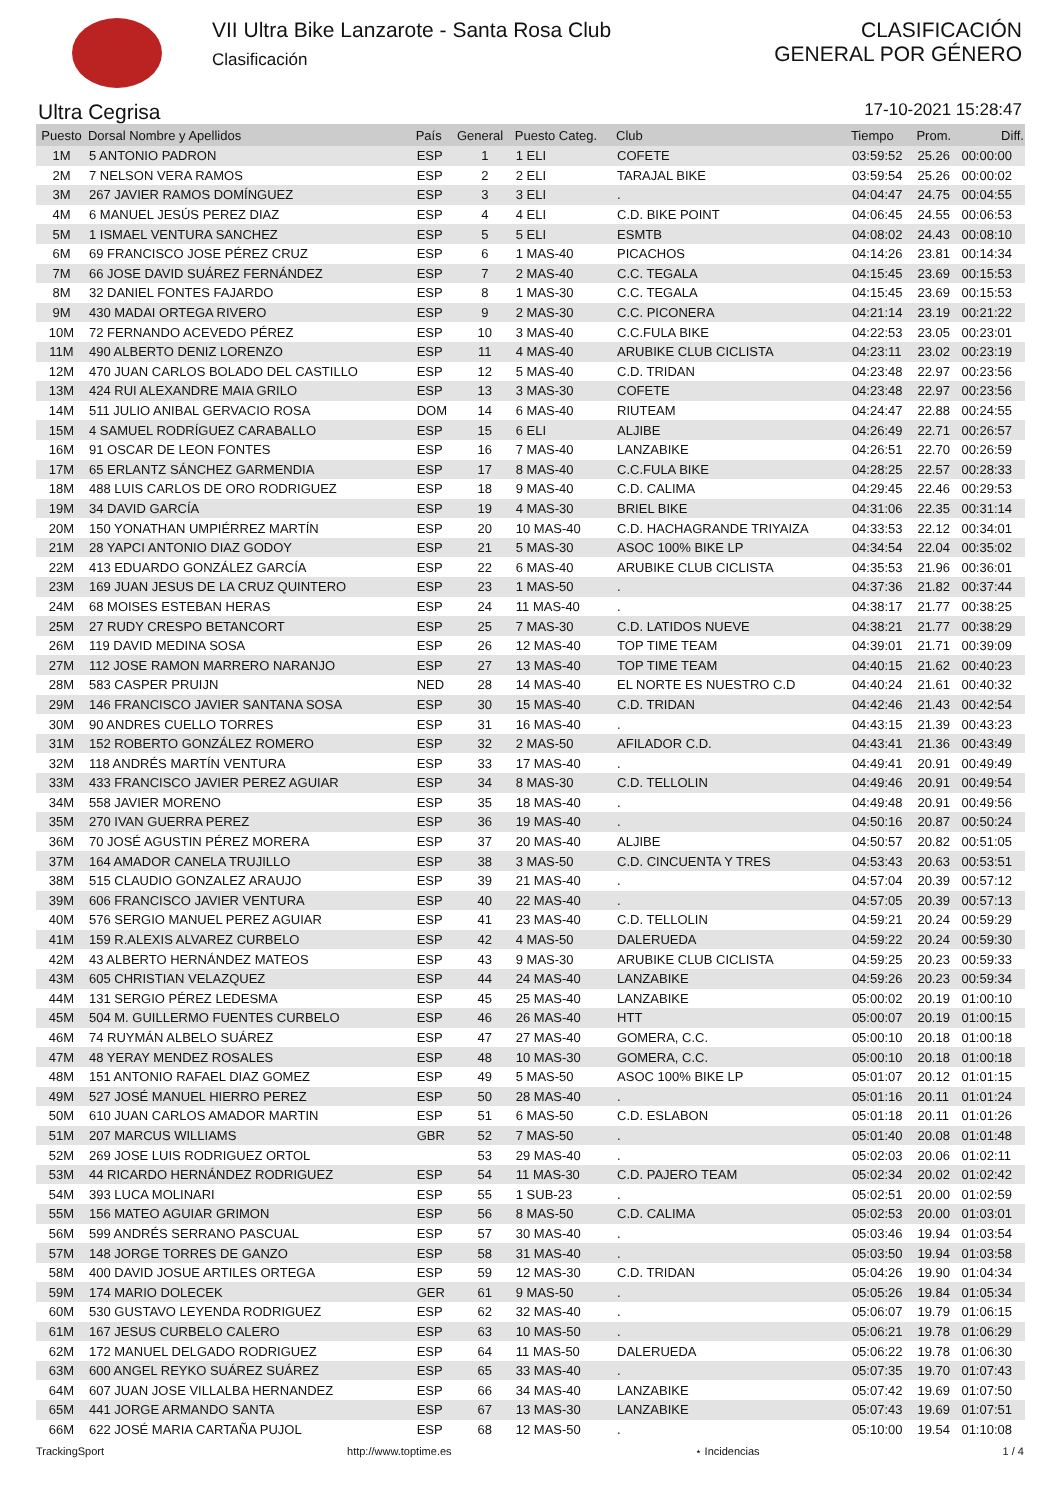VII Ultra Bike Lanzarote - Santa Rosa Club
Clasificación
CLASIFICACIÓN
GENERAL POR GÉNERO
Ultra Cegrisa 17-10-2021 15:28:47
| Puesto | Dorsal Nombre y Apellidos | País | General | Puesto Categ. | Club | Tiempo | Prom. | Diff. |
| --- | --- | --- | --- | --- | --- | --- | --- | --- |
| 1M | 5 ANTONIO PADRON | ESP | 1 | 1 ELI | COFETE | 03:59:52 | 25.26 | 00:00:00 |
| 2M | 7 NELSON VERA RAMOS | ESP | 2 | 2 ELI | TARAJAL BIKE | 03:59:54 | 25.26 | 00:00:02 |
| 3M | 267 JAVIER RAMOS DOMÍNGUEZ | ESP | 3 | 3 ELI | . | 04:04:47 | 24.75 | 00:04:55 |
| 4M | 6 MANUEL JESÚS PEREZ DIAZ | ESP | 4 | 4 ELI | C.D. BIKE POINT | 04:06:45 | 24.55 | 00:06:53 |
| 5M | 1 ISMAEL VENTURA SANCHEZ | ESP | 5 | 5 ELI | ESMTB | 04:08:02 | 24.43 | 00:08:10 |
| 6M | 69 FRANCISCO JOSE PÉREZ CRUZ | ESP | 6 | 1 MAS-40 | PICACHOS | 04:14:26 | 23.81 | 00:14:34 |
| 7M | 66 JOSE DAVID SUÁREZ FERNÁNDEZ | ESP | 7 | 2 MAS-40 | C.C. TEGALA | 04:15:45 | 23.69 | 00:15:53 |
| 8M | 32 DANIEL FONTES FAJARDO | ESP | 8 | 1 MAS-30 | C.C. TEGALA | 04:15:45 | 23.69 | 00:15:53 |
| 9M | 430 MADAI ORTEGA RIVERO | ESP | 9 | 2 MAS-30 | C.C. PICONERA | 04:21:14 | 23.19 | 00:21:22 |
| 10M | 72 FERNANDO ACEVEDO PÉREZ | ESP | 10 | 3 MAS-40 | C.C.FULA BIKE | 04:22:53 | 23.05 | 00:23:01 |
| 11M | 490 ALBERTO DENIZ LORENZO | ESP | 11 | 4 MAS-40 | ARUBIKE CLUB CICLISTA | 04:23:11 | 23.02 | 00:23:19 |
| 12M | 470 JUAN CARLOS BOLADO DEL CASTILLO | ESP | 12 | 5 MAS-40 | C.D. TRIDAN | 04:23:48 | 22.97 | 00:23:56 |
| 13M | 424 RUI ALEXANDRE MAIA GRILO | ESP | 13 | 3 MAS-30 | COFETE | 04:23:48 | 22.97 | 00:23:56 |
| 14M | 511 JULIO ANIBAL GERVACIO ROSA | DOM | 14 | 6 MAS-40 | RIUTEAM | 04:24:47 | 22.88 | 00:24:55 |
| 15M | 4 SAMUEL RODRÍGUEZ CARABALLO | ESP | 15 | 6 ELI | ALJIBE | 04:26:49 | 22.71 | 00:26:57 |
| 16M | 91 OSCAR DE LEON FONTES | ESP | 16 | 7 MAS-40 | LANZABIKE | 04:26:51 | 22.70 | 00:26:59 |
| 17M | 65 ERLANTZ SÁNCHEZ GARMENDIA | ESP | 17 | 8 MAS-40 | C.C.FULA BIKE | 04:28:25 | 22.57 | 00:28:33 |
| 18M | 488 LUIS CARLOS DE ORO RODRIGUEZ | ESP | 18 | 9 MAS-40 | C.D. CALIMA | 04:29:45 | 22.46 | 00:29:53 |
| 19M | 34 DAVID GARCÍA | ESP | 19 | 4 MAS-30 | BRIEL BIKE | 04:31:06 | 22.35 | 00:31:14 |
| 20M | 150 YONATHAN UMPIÉRREZ MARTÍN | ESP | 20 | 10 MAS-40 | C.D. HACHAGRANDE TRIYAIZA | 04:33:53 | 22.12 | 00:34:01 |
| 21M | 28 YAPCI ANTONIO DIAZ GODOY | ESP | 21 | 5 MAS-30 | ASOC 100% BIKE LP | 04:34:54 | 22.04 | 00:35:02 |
| 22M | 413 EDUARDO GONZÁLEZ GARCÍA | ESP | 22 | 6 MAS-40 | ARUBIKE CLUB CICLISTA | 04:35:53 | 21.96 | 00:36:01 |
| 23M | 169 JUAN JESUS DE LA CRUZ QUINTERO | ESP | 23 | 1 MAS-50 | . | 04:37:36 | 21.82 | 00:37:44 |
| 24M | 68 MOISES ESTEBAN HERAS | ESP | 24 | 11 MAS-40 | . | 04:38:17 | 21.77 | 00:38:25 |
| 25M | 27 RUDY CRESPO BETANCORT | ESP | 25 | 7 MAS-30 | C.D. LATIDOS NUEVE | 04:38:21 | 21.77 | 00:38:29 |
| 26M | 119 DAVID MEDINA SOSA | ESP | 26 | 12 MAS-40 | TOP TIME TEAM | 04:39:01 | 21.71 | 00:39:09 |
| 27M | 112 JOSE RAMON MARRERO NARANJO | ESP | 27 | 13 MAS-40 | TOP TIME TEAM | 04:40:15 | 21.62 | 00:40:23 |
| 28M | 583 CASPER PRUIJN | NED | 28 | 14 MAS-40 | EL NORTE ES NUESTRO C.D | 04:40:24 | 21.61 | 00:40:32 |
| 29M | 146 FRANCISCO JAVIER SANTANA SOSA | ESP | 30 | 15 MAS-40 | C.D. TRIDAN | 04:42:46 | 21.43 | 00:42:54 |
| 30M | 90 ANDRES CUELLO TORRES | ESP | 31 | 16 MAS-40 | . | 04:43:15 | 21.39 | 00:43:23 |
| 31M | 152 ROBERTO GONZÁLEZ ROMERO | ESP | 32 | 2 MAS-50 | AFILADOR C.D. | 04:43:41 | 21.36 | 00:43:49 |
| 32M | 118 ANDRÉS MARTÍN VENTURA | ESP | 33 | 17 MAS-40 | . | 04:49:41 | 20.91 | 00:49:49 |
| 33M | 433 FRANCISCO JAVIER PEREZ AGUIAR | ESP | 34 | 8 MAS-30 | C.D. TELLOLIN | 04:49:46 | 20.91 | 00:49:54 |
| 34M | 558 JAVIER MORENO | ESP | 35 | 18 MAS-40 | . | 04:49:48 | 20.91 | 00:49:56 |
| 35M | 270 IVAN GUERRA PEREZ | ESP | 36 | 19 MAS-40 | . | 04:50:16 | 20.87 | 00:50:24 |
| 36M | 70 JOSÉ AGUSTIN PÉREZ MORERA | ESP | 37 | 20 MAS-40 | ALJIBE | 04:50:57 | 20.82 | 00:51:05 |
| 37M | 164 AMADOR CANELA TRUJILLO | ESP | 38 | 3 MAS-50 | C.D. CINCUENTA Y TRES | 04:53:43 | 20.63 | 00:53:51 |
| 38M | 515 CLAUDIO GONZALEZ ARAUJO | ESP | 39 | 21 MAS-40 | . | 04:57:04 | 20.39 | 00:57:12 |
| 39M | 606 FRANCISCO JAVIER VENTURA | ESP | 40 | 22 MAS-40 | . | 04:57:05 | 20.39 | 00:57:13 |
| 40M | 576 SERGIO MANUEL PEREZ AGUIAR | ESP | 41 | 23 MAS-40 | C.D. TELLOLIN | 04:59:21 | 20.24 | 00:59:29 |
| 41M | 159 R.ALEXIS ALVAREZ CURBELO | ESP | 42 | 4 MAS-50 | DALERUEDA | 04:59:22 | 20.24 | 00:59:30 |
| 42M | 43 ALBERTO HERNÁNDEZ MATEOS | ESP | 43 | 9 MAS-30 | ARUBIKE CLUB CICLISTA | 04:59:25 | 20.23 | 00:59:33 |
| 43M | 605 CHRISTIAN VELAZQUEZ | ESP | 44 | 24 MAS-40 | LANZABIKE | 04:59:26 | 20.23 | 00:59:34 |
| 44M | 131 SERGIO PÉREZ LEDESMA | ESP | 45 | 25 MAS-40 | LANZABIKE | 05:00:02 | 20.19 | 01:00:10 |
| 45M | 504 M. GUILLERMO FUENTES CURBELO | ESP | 46 | 26 MAS-40 | HTT | 05:00:07 | 20.19 | 01:00:15 |
| 46M | 74 RUYMÁN ALBELO SUÁREZ | ESP | 47 | 27 MAS-40 | GOMERA, C.C. | 05:00:10 | 20.18 | 01:00:18 |
| 47M | 48 YERAY MENDEZ ROSALES | ESP | 48 | 10 MAS-30 | GOMERA, C.C. | 05:00:10 | 20.18 | 01:00:18 |
| 48M | 151 ANTONIO RAFAEL DIAZ GOMEZ | ESP | 49 | 5 MAS-50 | ASOC 100% BIKE LP | 05:01:07 | 20.12 | 01:01:15 |
| 49M | 527 JOSÉ MANUEL HIERRO PEREZ | ESP | 50 | 28 MAS-40 | . | 05:01:16 | 20.11 | 01:01:24 |
| 50M | 610 JUAN CARLOS AMADOR MARTIN | ESP | 51 | 6 MAS-50 | C.D. ESLABON | 05:01:18 | 20.11 | 01:01:26 |
| 51M | 207 MARCUS WILLIAMS | GBR | 52 | 7 MAS-50 | . | 05:01:40 | 20.08 | 01:01:48 |
| 52M | 269 JOSE LUIS RODRIGUEZ ORTOL | | 53 | 29 MAS-40 | . | 05:02:03 | 20.06 | 01:02:11 |
| 53M | 44 RICARDO HERNÁNDEZ RODRIGUEZ | ESP | 54 | 11 MAS-30 | C.D. PAJERO TEAM | 05:02:34 | 20.02 | 01:02:42 |
| 54M | 393 LUCA MOLINARI | ESP | 55 | 1 SUB-23 | . | 05:02:51 | 20.00 | 01:02:59 |
| 55M | 156 MATEO AGUIAR GRIMON | ESP | 56 | 8 MAS-50 | C.D. CALIMA | 05:02:53 | 20.00 | 01:03:01 |
| 56M | 599 ANDRÉS SERRANO PASCUAL | ESP | 57 | 30 MAS-40 | . | 05:03:46 | 19.94 | 01:03:54 |
| 57M | 148 JORGE TORRES DE GANZO | ESP | 58 | 31 MAS-40 | . | 05:03:50 | 19.94 | 01:03:58 |
| 58M | 400 DAVID JOSUE ARTILES ORTEGA | ESP | 59 | 12 MAS-30 | C.D. TRIDAN | 05:04:26 | 19.90 | 01:04:34 |
| 59M | 174 MARIO DOLECEK | GER | 61 | 9 MAS-50 | . | 05:05:26 | 19.84 | 01:05:34 |
| 60M | 530 GUSTAVO LEYENDA RODRIGUEZ | ESP | 62 | 32 MAS-40 | . | 05:06:07 | 19.79 | 01:06:15 |
| 61M | 167 JESUS CURBELO CALERO | ESP | 63 | 10 MAS-50 | . | 05:06:21 | 19.78 | 01:06:29 |
| 62M | 172 MANUEL DELGADO RODRIGUEZ | ESP | 64 | 11 MAS-50 | DALERUEDA | 05:06:22 | 19.78 | 01:06:30 |
| 63M | 600 ANGEL REYKO SUÁREZ SUÁREZ | ESP | 65 | 33 MAS-40 | . | 05:07:35 | 19.70 | 01:07:43 |
| 64M | 607 JUAN JOSE VILLALBA HERNANDEZ | ESP | 66 | 34 MAS-40 | LANZABIKE | 05:07:42 | 19.69 | 01:07:50 |
| 65M | 441 JORGE ARMANDO SANTA | ESP | 67 | 13 MAS-30 | LANZABIKE | 05:07:43 | 19.69 | 01:07:51 |
| 66M | 622 JOSÉ MARIA CARTAÑA PUJOL | ESP | 68 | 12 MAS-50 | . | 05:10:00 | 19.54 | 01:10:08 |
TrackingSport http://www.toptime.es ⋆ Incidencias 1 / 4